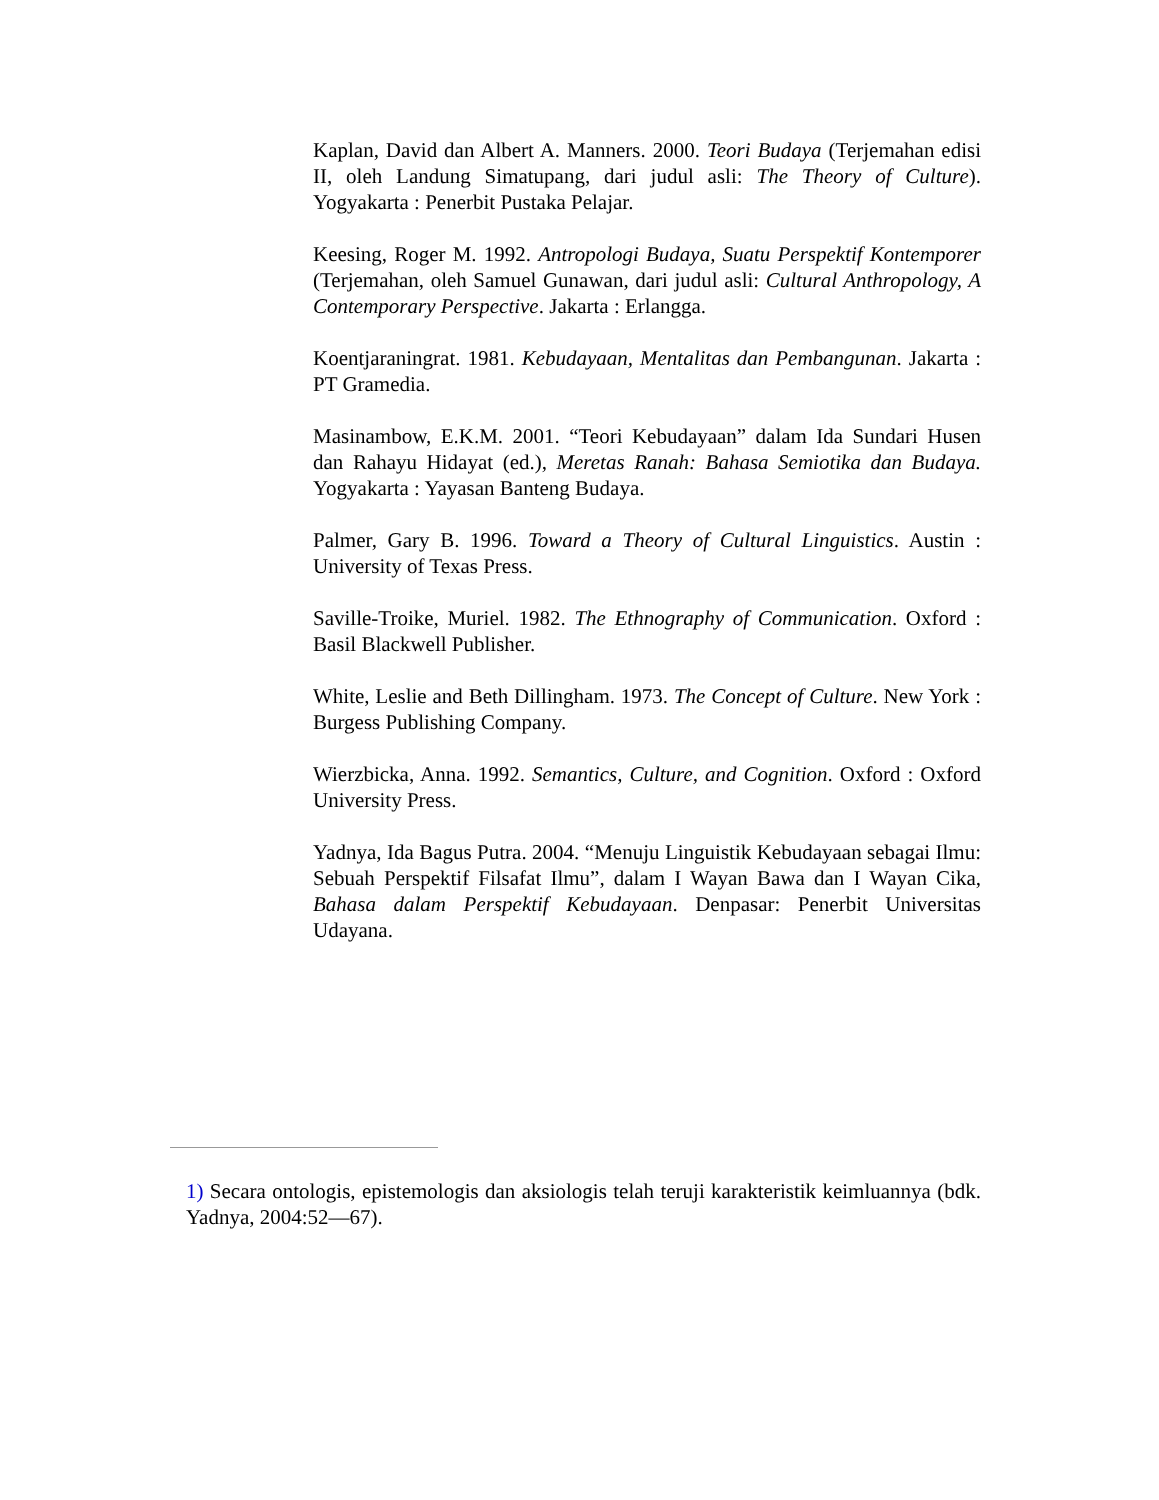Kaplan, David dan Albert A. Manners. 2000. Teori Budaya (Terjemahan edisi II, oleh Landung Simatupang, dari judul asli: The Theory of Culture). Yogyakarta : Penerbit Pustaka Pelajar.
Keesing, Roger M. 1992. Antropologi Budaya, Suatu Perspektif Kontemporer (Terjemahan, oleh Samuel Gunawan, dari judul asli: Cultural Anthropology, A Contemporary Perspective. Jakarta : Erlangga.
Koentjaraningrat. 1981. Kebudayaan, Mentalitas dan Pembangunan. Jakarta : PT Gramedia.
Masinambow, E.K.M. 2001. “Teori Kebudayaan” dalam Ida Sundari Husen dan Rahayu Hidayat (ed.), Meretas Ranah: Bahasa Semiotika dan Budaya. Yogyakarta : Yayasan Banteng Budaya.
Palmer, Gary B. 1996. Toward a Theory of Cultural Linguistics. Austin : University of Texas Press.
Saville-Troike, Muriel. 1982. The Ethnography of Communication. Oxford : Basil Blackwell Publisher.
White, Leslie and Beth Dillingham. 1973. The Concept of Culture. New York : Burgess Publishing Company.
Wierzbicka, Anna. 1992. Semantics, Culture, and Cognition. Oxford : Oxford University Press.
Yadnya, Ida Bagus Putra. 2004. “Menuju Linguistik Kebudayaan sebagai Ilmu: Sebuah Perspektif Filsafat Ilmu”, dalam I Wayan Bawa dan I Wayan Cika, Bahasa dalam Perspektif Kebudayaan. Denpasar: Penerbit Universitas Udayana.
1) Secara ontologis, epistemologis dan aksiologis telah teruji karakteristik keimluannya (bdk. Yadnya, 2004:52—67).